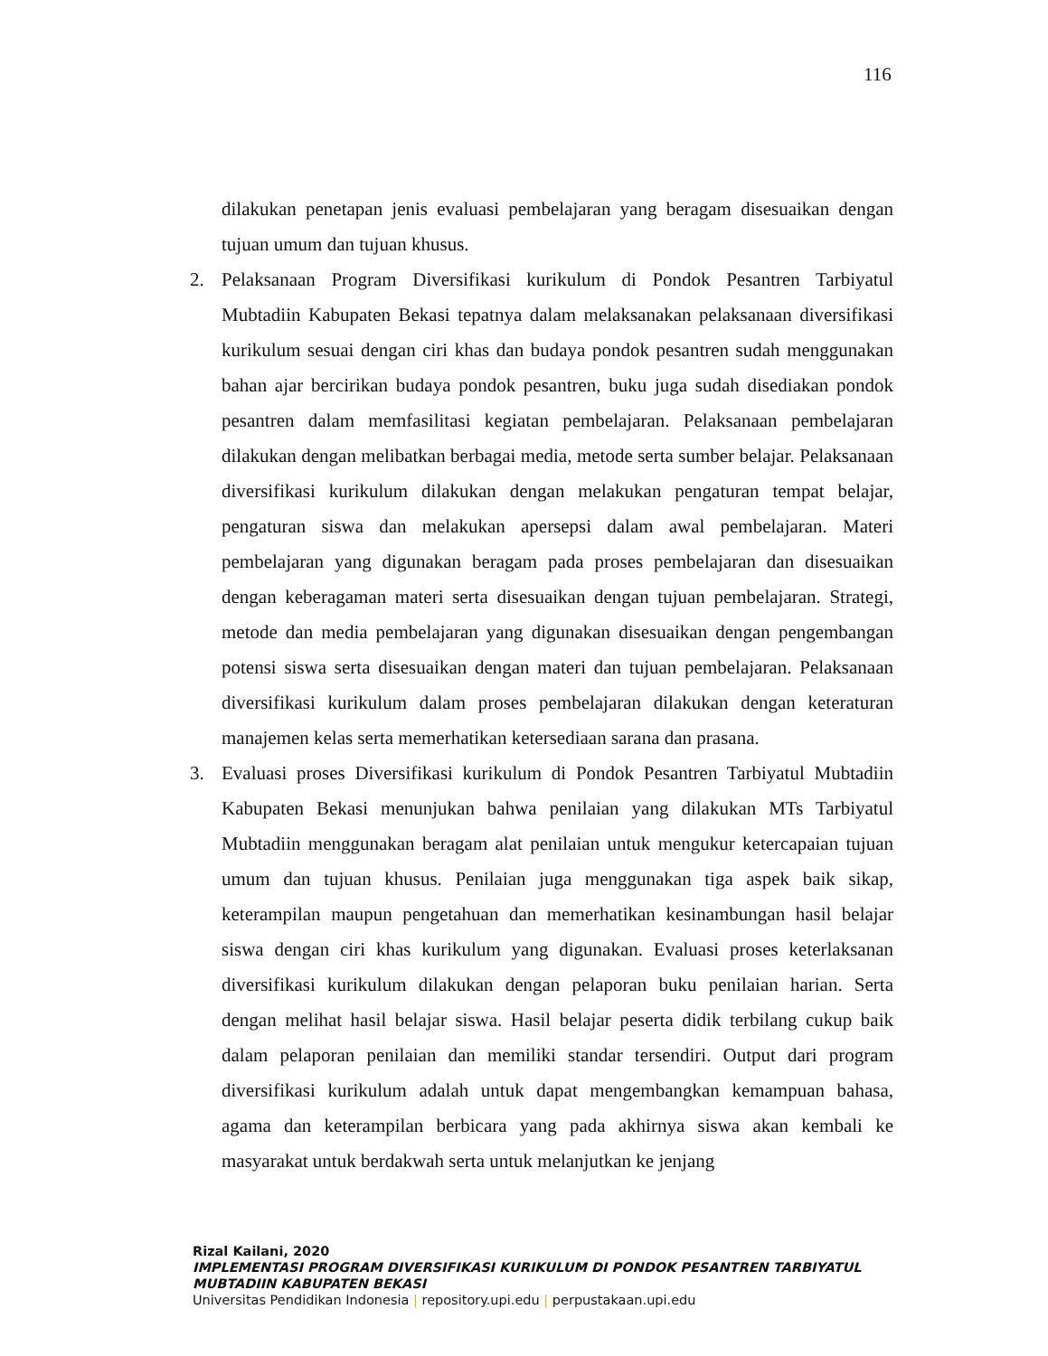116
dilakukan penetapan jenis evaluasi pembelajaran yang beragam disesuaikan dengan tujuan umum dan tujuan khusus.
2. Pelaksanaan Program Diversifikasi kurikulum di Pondok Pesantren Tarbiyatul Mubtadiin Kabupaten Bekasi tepatnya dalam melaksanakan pelaksanaan diversifikasi kurikulum sesuai dengan ciri khas dan budaya pondok pesantren sudah menggunakan bahan ajar bercirikan budaya pondok pesantren, buku juga sudah disediakan pondok pesantren dalam memfasilitasi kegiatan pembelajaran. Pelaksanaan pembelajaran dilakukan dengan melibatkan berbagai media, metode serta sumber belajar. Pelaksanaan diversifikasi kurikulum dilakukan dengan melakukan pengaturan tempat belajar, pengaturan siswa dan melakukan apersepsi dalam awal pembelajaran. Materi pembelajaran yang digunakan beragam pada proses pembelajaran dan disesuaikan dengan keberagaman materi serta disesuaikan dengan tujuan pembelajaran. Strategi, metode dan media pembelajaran yang digunakan disesuaikan dengan pengembangan potensi siswa serta disesuaikan dengan materi dan tujuan pembelajaran. Pelaksanaan diversifikasi kurikulum dalam proses pembelajaran dilakukan dengan keteraturan manajemen kelas serta memerhatikan ketersediaan sarana dan prasana.
3. Evaluasi proses Diversifikasi kurikulum di Pondok Pesantren Tarbiyatul Mubtadiin Kabupaten Bekasi menunjukan bahwa penilaian yang dilakukan MTs Tarbiyatul Mubtadiin menggunakan beragam alat penilaian untuk mengukur ketercapaian tujuan umum dan tujuan khusus. Penilaian juga menggunakan tiga aspek baik sikap, keterampilan maupun pengetahuan dan memerhatikan kesinambungan hasil belajar siswa dengan ciri khas kurikulum yang digunakan. Evaluasi proses keterlaksanan diversifikasi kurikulum dilakukan dengan pelaporan buku penilaian harian. Serta dengan melihat hasil belajar siswa. Hasil belajar peserta didik terbilang cukup baik dalam pelaporan penilaian dan memiliki standar tersendiri. Output dari program diversifikasi kurikulum adalah untuk dapat mengembangkan kemampuan bahasa, agama dan keterampilan berbicara yang pada akhirnya siswa akan kembali ke masyarakat untuk berdakwah serta untuk melanjutkan ke jenjang
Rizal Kailani, 2020
IMPLEMENTASI PROGRAM DIVERSIFIKASI KURIKULUM DI PONDOK PESANTREN TARBIYATUL
MUBTADIIN KABUPATEN BEKASI
Universitas Pendidikan Indonesia | repository.upi.edu | perpustakaan.upi.edu